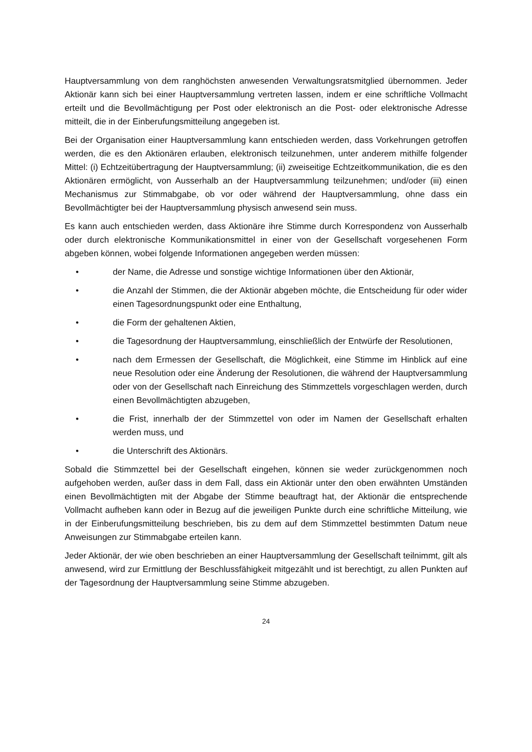Hauptversammlung von dem ranghöchsten anwesenden Verwaltungsratsmitglied übernommen. Jeder Aktionär kann sich bei einer Hauptversammlung vertreten lassen, indem er eine schriftliche Vollmacht erteilt und die Bevollmächtigung per Post oder elektronisch an die Post- oder elektronische Adresse mitteilt, die in der Einberufungsmitteilung angegeben ist.
Bei der Organisation einer Hauptversammlung kann entschieden werden, dass Vorkehrungen getroffen werden, die es den Aktionären erlauben, elektronisch teilzunehmen, unter anderem mithilfe folgender Mittel: (i) Echtzeitübertragung der Hauptversammlung; (ii) zweiseitige Echtzeitkommunikation, die es den Aktionären ermöglicht, von Ausserhalb an der Hauptversammlung teilzunehmen; und/oder (iii) einen Mechanismus zur Stimmabgabe, ob vor oder während der Hauptversammlung, ohne dass ein Bevollmächtigter bei der Hauptversammlung physisch anwesend sein muss.
Es kann auch entschieden werden, dass Aktionäre ihre Stimme durch Korrespondenz von Ausserhalb oder durch elektronische Kommunikationsmittel in einer von der Gesellschaft vorgesehenen Form abgeben können, wobei folgende Informationen angegeben werden müssen:
• der Name, die Adresse und sonstige wichtige Informationen über den Aktionär,
• die Anzahl der Stimmen, die der Aktionär abgeben möchte, die Entscheidung für oder wider einen Tagesordnungspunkt oder eine Enthaltung,
• die Form der gehaltenen Aktien,
• die Tagesordnung der Hauptversammlung, einschließlich der Entwürfe der Resolutionen,
• nach dem Ermessen der Gesellschaft, die Möglichkeit, eine Stimme im Hinblick auf eine neue Resolution oder eine Änderung der Resolutionen, die während der Hauptversammlung oder von der Gesellschaft nach Einreichung des Stimmzettels vorgeschlagen werden, durch einen Bevollmächtigten abzugeben,
• die Frist, innerhalb der der Stimmzettel von oder im Namen der Gesellschaft erhalten werden muss, und
• die Unterschrift des Aktionärs.
Sobald die Stimmzettel bei der Gesellschaft eingehen, können sie weder zurückgenommen noch aufgehoben werden, außer dass in dem Fall, dass ein Aktionär unter den oben erwähnten Umständen einen Bevollmächtigten mit der Abgabe der Stimme beauftragt hat, der Aktionär die entsprechende Vollmacht aufheben kann oder in Bezug auf die jeweiligen Punkte durch eine schriftliche Mitteilung, wie in der Einberufungsmitteilung beschrieben, bis zu dem auf dem Stimmzettel bestimmten Datum neue Anweisungen zur Stimmabgabe erteilen kann.
Jeder Aktionär, der wie oben beschrieben an einer Hauptversammlung der Gesellschaft teilnimmt, gilt als anwesend, wird zur Ermittlung der Beschlussfähigkeit mitgezählt und ist berechtigt, zu allen Punkten auf der Tagesordnung der Hauptversammlung seine Stimme abzugeben.
24